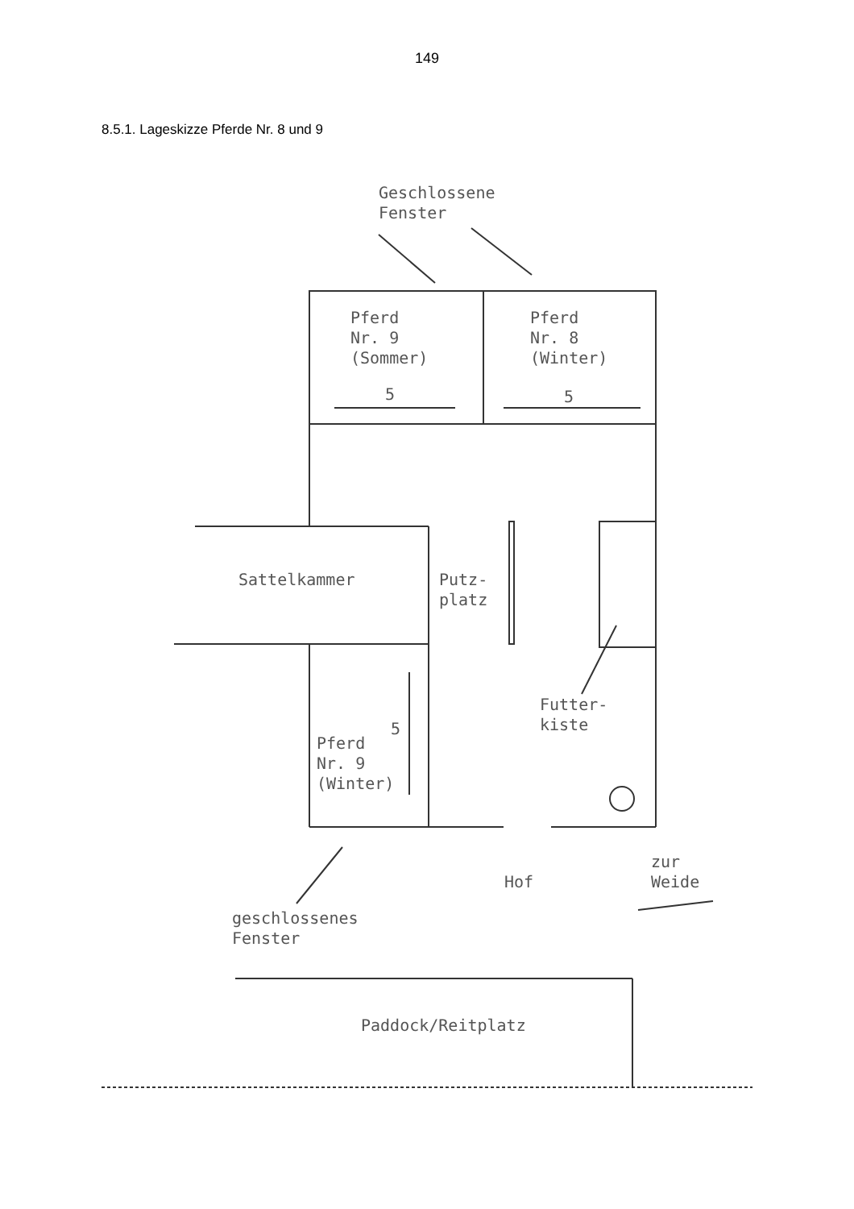149
8.5.1. Lageskizze Pferde Nr. 8 und 9
Geschlossene
Fenster
Pferd
Nr. 9
(Sommer)
5
Pferd
Nr. 8
(Winter)
5
Sattelkammer
Putz-
platz
Futter-
kiste
5
Pferd
Nr. 9
(Winter)
Hof
zur
Weide
geschlossenes
Fenster
Paddock/Reitplatz